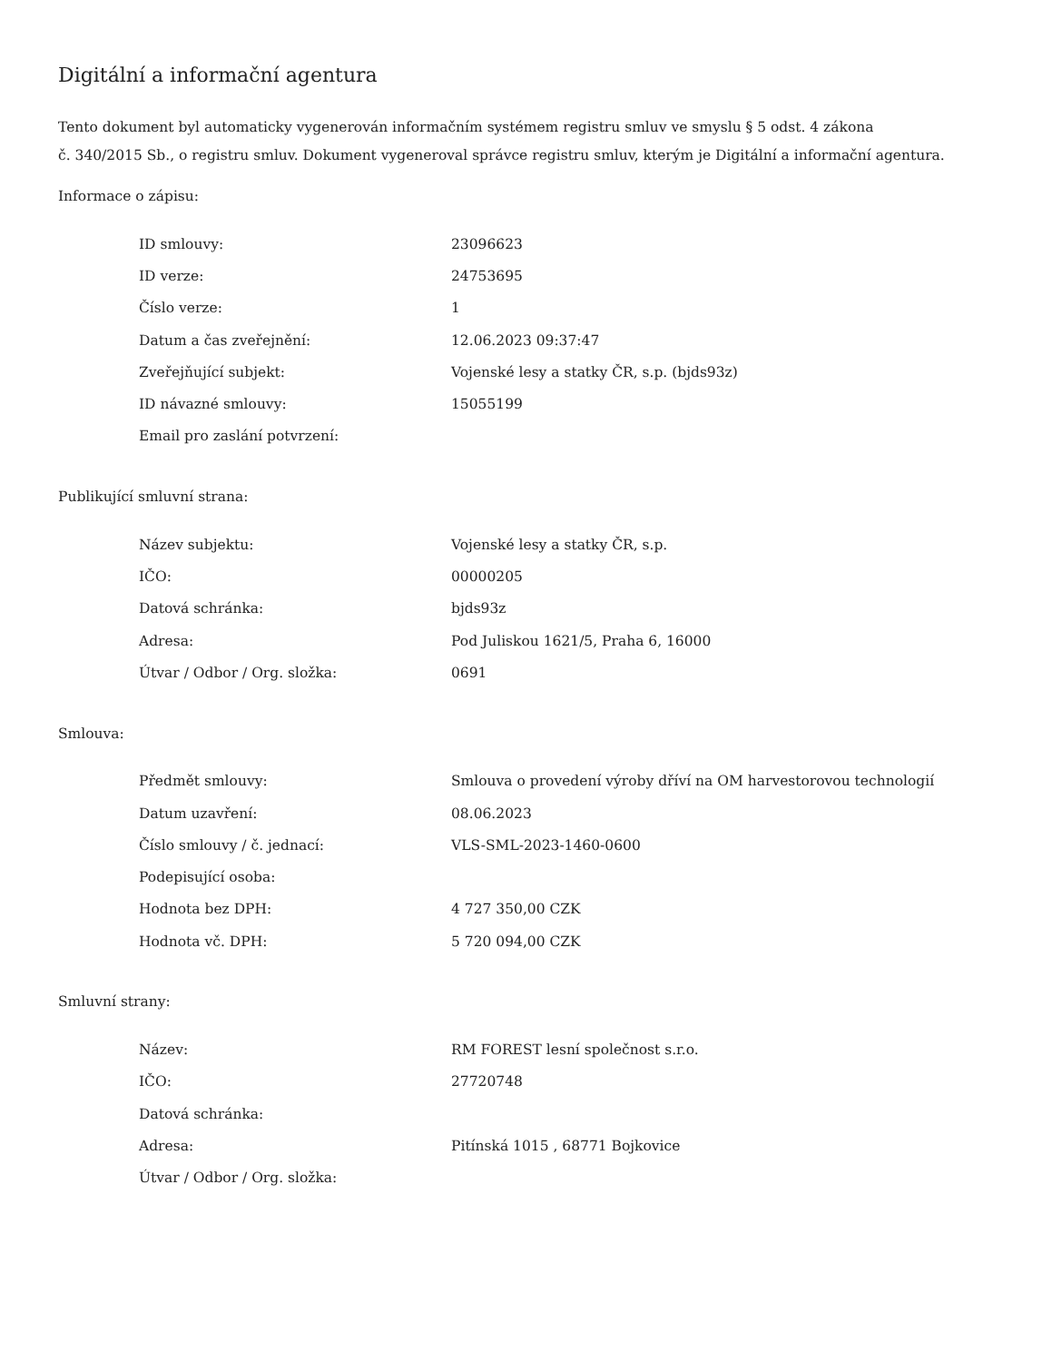Digitální a informační agentura
Tento dokument byl automaticky vygenerován informačním systémem registru smluv ve smyslu § 5 odst. 4 zákona
č. 340/2015 Sb., o registru smluv. Dokument vygeneroval správce registru smluv, kterým je Digitální a informační agentura.
Informace o zápisu:
| ID smlouvy: | 23096623 |
| ID verze: | 24753695 |
| Číslo verze: | 1 |
| Datum a čas zveřejnění: | 12.06.2023 09:37:47 |
| Zveřejňující subjekt: | Vojenské lesy a statky ČR, s.p. (bjds93z) |
| ID návazné smlouvy: | 15055199 |
| Email pro zaslání potvrzení: | |
Publikující smluvní strana:
| Název subjektu: | Vojenské lesy a statky ČR, s.p. |
| IČO: | 00000205 |
| Datová schránka: | bjds93z |
| Adresa: | Pod Juliskou 1621/5, Praha 6, 16000 |
| Útvar / Odbor / Org. složka: | 0691 |
Smlouva:
| Předmět smlouvy: | Smlouva o provedení výroby dříví na OM harvestorovou technologií |
| Datum uzavření: | 08.06.2023 |
| Číslo smlouvy / č. jednací: | VLS-SML-2023-1460-0600 |
| Podepisující osoba: | |
| Hodnota bez DPH: | 4 727 350,00 CZK |
| Hodnota vč. DPH: | 5 720 094,00 CZK |
Smluvní strany:
| Název: | RM FOREST lesní společnost s.r.o. |
| IČO: | 27720748 |
| Datová schránka: | |
| Adresa: | Pitínská 1015 , 68771 Bojkovice |
| Útvar / Odbor / Org. složka: | |